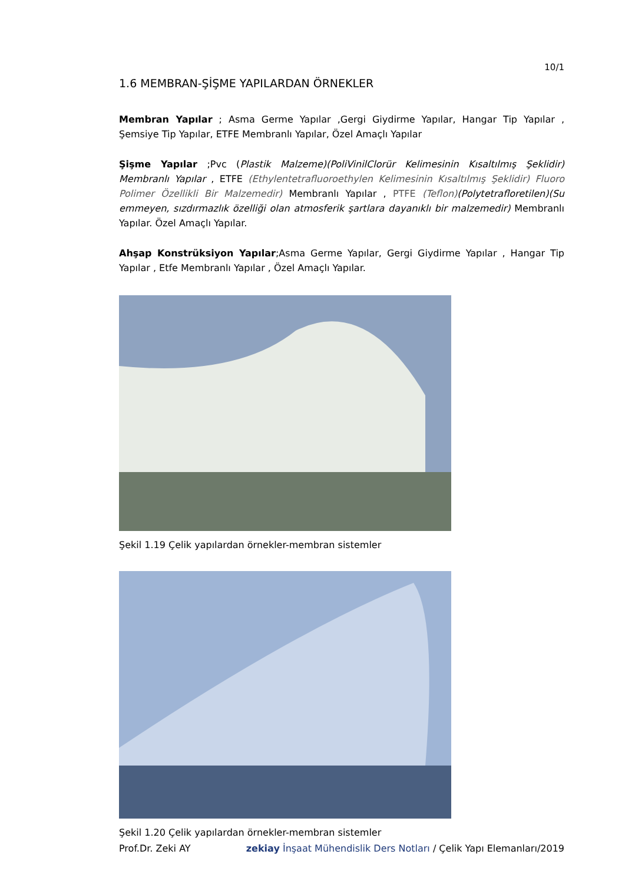10/1
1.6 MEMBRAN-ŞİŞME YAPILARDAN ÖRNEKLER
Membran Yapılar ; Asma Germe Yapılar ,Gergi Giydirme Yapılar, Hangar Tip Yapılar , Şemsiye Tip Yapılar, ETFE Membranlı Yapılar, Özel Amaçlı Yapılar
Şişme Yapılar ;Pvc (Plastik Malzeme)(PoliVinilClorür Kelimesinin Kısaltılmış Şeklidir) Membranlı Yapılar , ETFE (Ethylentetrafluoroethylen Kelimesinin Kısaltılmış Şeklidir) Fluoro Polimer Özellikli Bir Malzemedir) Membranlı Yapılar , PTFE (Teflon)(Polytetrafloretilen)(Su emmeyen, sızdırmazlık özelliği olan atmosferik şartlara dayanıklı bir malzemedir) Membranlı Yapılar. Özel Amaçlı Yapılar.
Ahşap Konstrüksiyon Yapılar;Asma Germe Yapılar, Gergi Giydirme Yapılar , Hangar Tip Yapılar , Etfe Membranlı Yapılar , Özel Amaçlı Yapılar.
Şekil 1.19 Çelik yapılardan örnekler-membran sistemler
Şekil 1.20 Çelik yapılardan örnekler-membran sistemler
Prof.Dr. Zeki AY zekiay İnşaat Mühendislik Ders Notları / Çelik Yapı Elemanları/2019